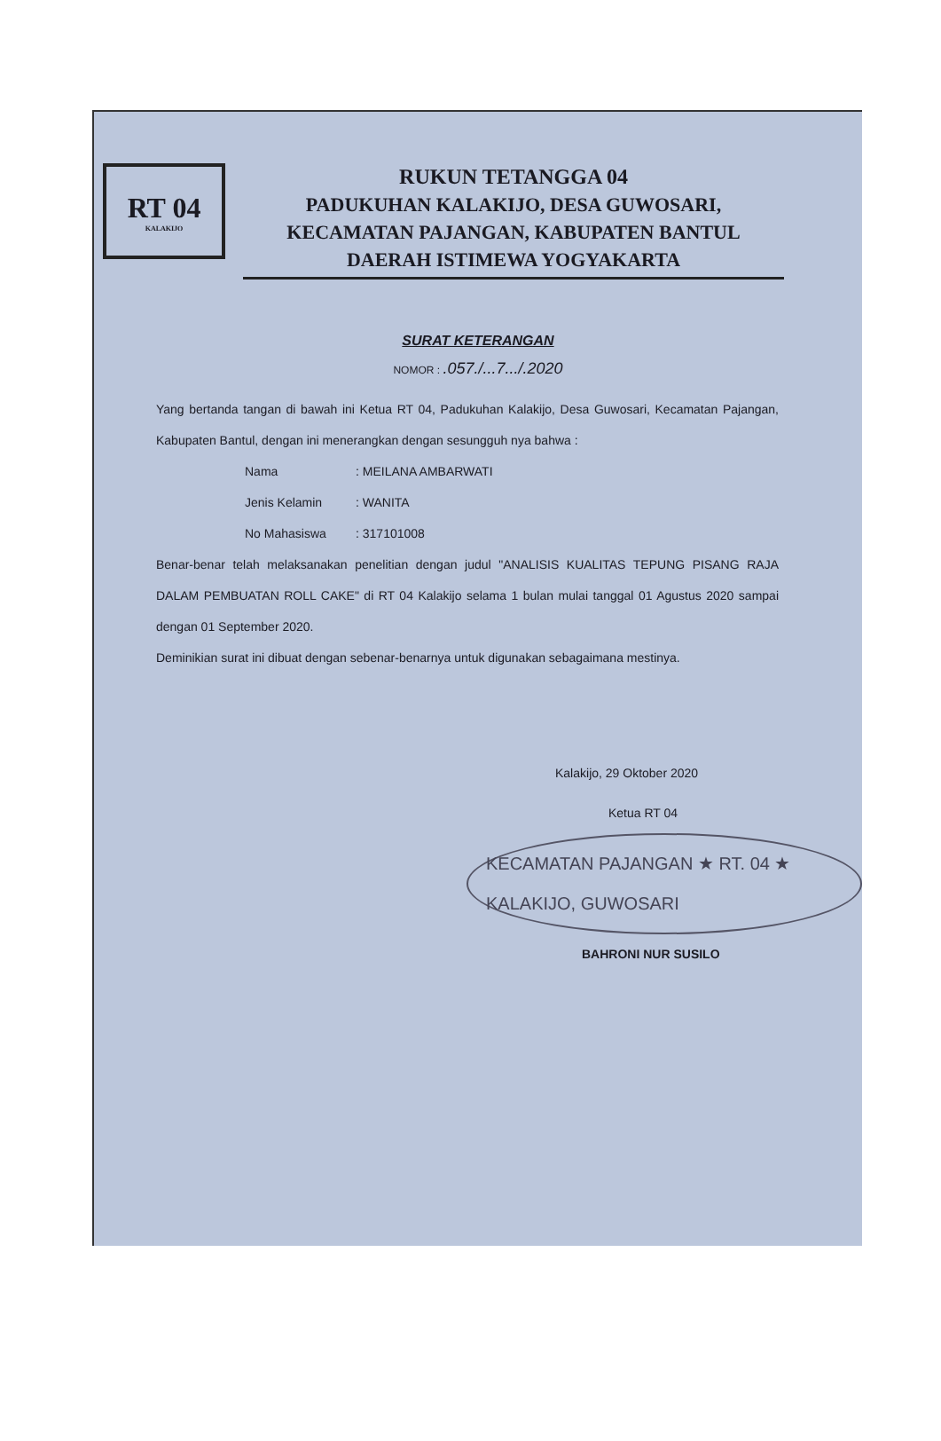RT 04
KALAKIJO
RUKUN TETANGGA 04
PADUKUHAN KALAKIJO, DESA GUWOSARI,
KECAMATAN PAJANGAN, KABUPATEN BANTUL
DAERAH ISTIMEWA YOGYAKARTA
SURAT KETERANGAN
NOMOR : .057./...7.../.2020
Yang bertanda tangan di bawah ini Ketua RT 04, Padukuhan Kalakijo, Desa Guwosari, Kecamatan Pajangan, Kabupaten Bantul, dengan ini menerangkan dengan sesungguh nya bahwa :
Nama: MEILANA AMBARWATI
Jenis Kelamin: WANITA
No Mahasiswa: 317101008
Benar-benar telah melaksanakan penelitian dengan judul "ANALISIS KUALITAS TEPUNG PISANG RAJA DALAM PEMBUATAN ROLL CAKE" di RT 04 Kalakijo selama 1 bulan mulai tanggal 01 Agustus 2020 sampai dengan 01 September 2020.
Deminikian surat ini dibuat dengan sebenar-benarnya untuk digunakan sebagaimana mestinya.
Kalakijo, 29 Oktober 2020
Ketua RT 04
KECAMATAN PAJANGAN ★ RT. 04 ★ KALAKIJO, GUWOSARI
BAHRONI NUR SUSILO